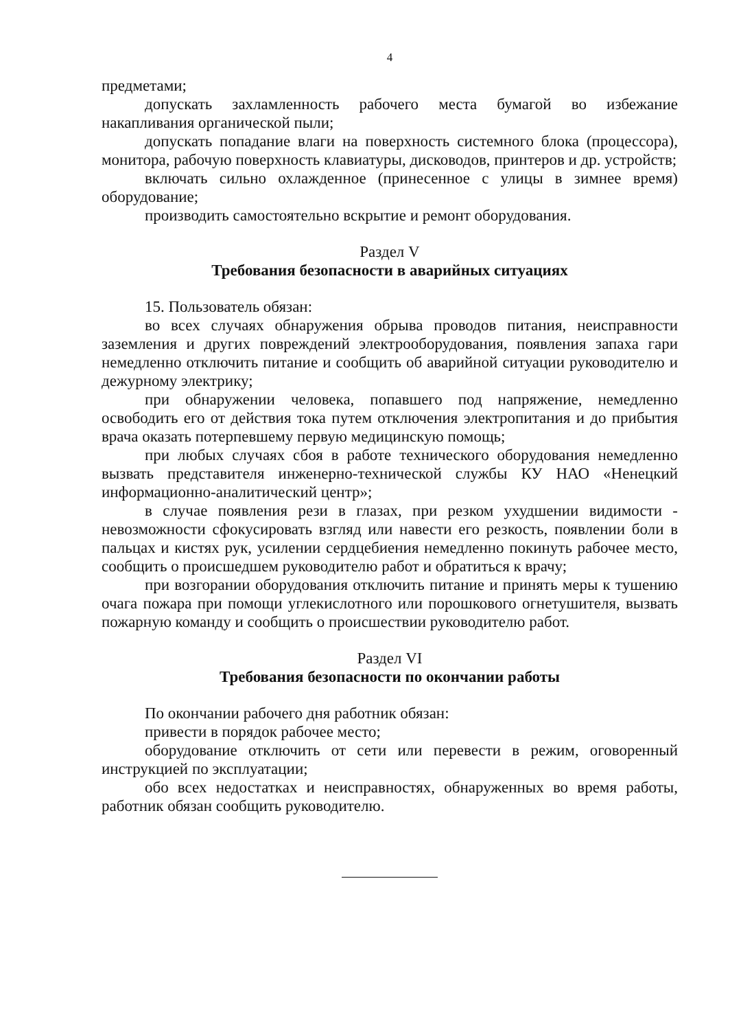4
предметами;
допускать захламленность рабочего места бумагой во избежание накапливания органической пыли;
допускать попадание влаги на поверхность системного блока (процессора), монитора, рабочую поверхность клавиатуры, дисководов, принтеров и др. устройств;
включать сильно охлажденное (принесенное с улицы в зимнее время) оборудование;
производить самостоятельно вскрытие и ремонт оборудования.
Раздел V
Требования безопасности в аварийных ситуациях
15. Пользователь обязан:
во всех случаях обнаружения обрыва проводов питания, неисправности заземления и других повреждений электрооборудования, появления запаха гари немедленно отключить питание и сообщить об аварийной ситуации руководителю и дежурному электрику;
при обнаружении человека, попавшего под напряжение, немедленно освободить его от действия тока путем отключения электропитания и до прибытия врача оказать потерпевшему первую медицинскую помощь;
при любых случаях сбоя в работе технического оборудования немедленно вызвать представителя инженерно-технической службы КУ НАО «Ненецкий информационно-аналитический центр»;
в случае появления рези в глазах, при резком ухудшении видимости - невозможности сфокусировать взгляд или навести его резкость, появлении боли в пальцах и кистях рук, усилении сердцебиения немедленно покинуть рабочее место, сообщить о происшедшем руководителю работ и обратиться к врачу;
при возгорании оборудования отключить питание и принять меры к тушению очага пожара при помощи углекислотного или порошкового огнетушителя, вызвать пожарную команду и сообщить о происшествии руководителю работ.
Раздел VI
Требования безопасности по окончании работы
По окончании рабочего дня работник обязан:
привести в порядок рабочее место;
оборудование отключить от сети или перевести в режим, оговоренный инструкцией по эксплуатации;
обо всех недостатках и неисправностях, обнаруженных во время работы, работник обязан сообщить руководителю.